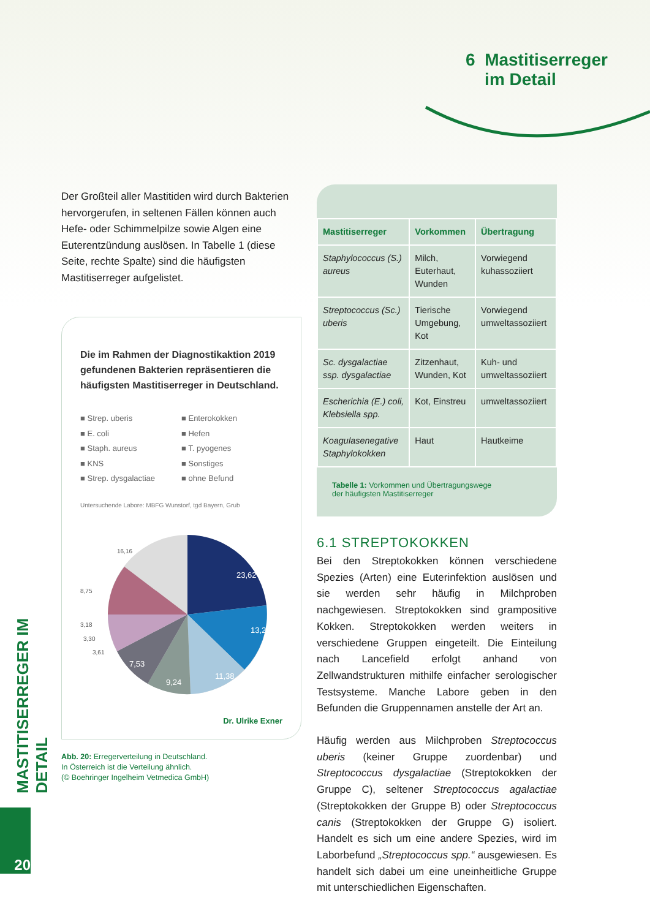6 Mastitiserreger
im Detail
MASTITISERREGER IM DETAIL
20
Der Großteil aller Mastitiden wird durch Bakterien hervorgerufen, in seltenen Fällen können auch Hefe- oder Schimmelpilze sowie Algen eine Euterentzündung auslösen. In Tabelle 1 (diese Seite, rechte Spalte) sind die häufigsten Mastitiserreger aufgelistet.
Die im Rahmen der Diagnostikaktion 2019 gefundenen Bakterien repräsentieren die häufigsten Mastitiserreger in Deutschland.
■ Strep. uberis ■ Enterokokken ■ E. coli ■ Hefen ■ Staph. aureus ■ T. pyogenes ■ KNS ■ Sonstiges ■ Strep. dysgalactiae ■ ohne Befund
Untersuchende Labore: MBFG Wunstorf, tgd Bayern, Grub
23,62
13,22
11,38
9,24
7,53
16,16
8,75
3,18
3,30
3,61
Dr. Ulrike Exner
Abb. 20: Erregerverteilung in Deutschland.
In Österreich ist die Verteilung ähnlich.
(© Boehringer Ingelheim Vetmedica GmbH)
| Mastitiserreger | Vorkommen | Übertragung |
| --- | --- | --- |
| Staphylococcus (S.) aureus | Milch, Euterhaut, Wunden | Vorwiegend kuhassoziiert |
| Streptococcus (Sc.) uberis | Tierische Umgebung, Kot | Vorwiegend umweltassoziiert |
| Sc. dysgalactiae ssp. dysgalactiae | Zitzenhaut, Wunden, Kot | Kuh- und umweltassoziiert |
| Escherichia (E.) coli, Klebsiella spp. | Kot, Einstreu | umweltassoziiert |
| Koagulasenegative Staphylokokken | Haut | Hautkeime |
Tabelle 1: Vorkommen und Übertragungswege
der häufigsten Mastitiserreger
6.1 STREPTOKOKKEN
Bei den Streptokokken können verschiedene Spezies (Arten) eine Euterinfektion auslösen und sie werden sehr häufig in Milchproben nachgewiesen. Streptokokken sind grampositive Kokken. Streptokokken werden weiters in verschiedene Gruppen eingeteilt. Die Einteilung nach Lancefield erfolgt anhand von Zellwandstrukturen mithilfe einfacher serologischer Testsysteme. Manche Labore geben in den Befunden die Gruppennamen anstelle der Art an.
Häufig werden aus Milchproben Streptococcus uberis (keiner Gruppe zuordenbar) und Streptococcus dysgalactiae (Streptokokken der Gruppe C), seltener Streptococcus agalactiae (Streptokokken der Gruppe B) oder Streptococcus canis (Streptokokken der Gruppe G) isoliert. Handelt es sich um eine andere Spezies, wird im Laborbefund „Streptococcus spp.“ ausgewiesen. Es handelt sich dabei um eine uneinheitliche Gruppe mit unterschiedlichen Eigenschaften.